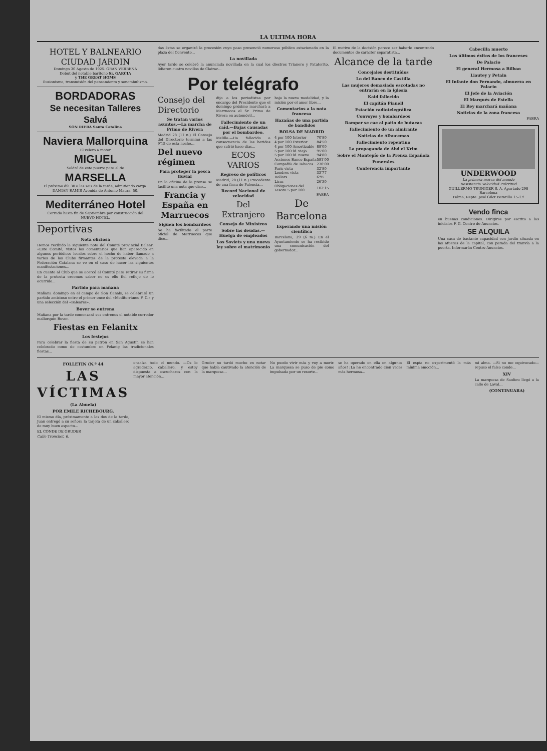LA ULTIMA HORA
HOTEL Y BALNEARIO CIUDAD JARDIN
Domingo 30 Agosto de 1925. GRAN VERBENA
Debut del notable barítono Sr. GARCIA
y THE GREAT HOMS
Ilusionismo, transmisión del pensamiento y sonambulismo.
BORDADORAS
Se necesitan Talleres Salvá
SON RIERA Santa Catalina
Naviera Mallorquina
El velero a motor
MIGUEL
Saldrá de este puerto para el de
MARSELLA
El próximo día 30 a las seis de la tarde, admitiendo carga. DAMIAN RAMIS Avenida de Antonio Maura, 50.
Mediterráneo Hotel
Cerrado hasta fin de Septiembre por construcción del
NUEVO HOTEL.
Deportivas
Nota oficiosa
Hemos recibido la siguiente nota del Comité provincial Balear: «Este Comité, vistos los comentarios que han aparecido en algunos periódicos locales sobre el hecho de haber llamado a varios de los Clubs firmantes de la protesta elevada a la Federación Catalana se ve en el caso de hacer las siguientes manifestaciones...
En cuanto al Club que se acercó al Comité para retirar su firma de la protesta creemos saber no es ello fiel reflejo de lo ocurrido...
Partido para mañana
Mañana domingo en el campo de Son Canals, se celebrará un partido amistoso entre el primer once del «Mediterráneo F. C.» y una selección del «Baleares».
Bover se entrena
Mañana por la tarde comenzará sus entrenos el notable corredor mallorquín Bover.
Fiestas en Felanitx
Los festejos
Para celebrar la fiesta de su patrón en San Agustín se han celebrado como de costumbre en Felanig las tradicionales fiestas...
das éstas se organizó la procesión cuyo paso presenció numeroso público estacionado en la plaza del Convento...
La novillada
Ayer tarde se celebró la anunciada novillada en la cual los diestros Trianero y Pataterito, lidiaron cuatro novillos de Clairac...
Por telégrafo
Consejo del Directorio
Se tratan varios asuntos.—La marcha de Primo de Rivera
Madrid 28 (11 n.) El Consejo del Directorio terminó a las 9'15 de esta noche...
Del nuevo régimen
Para proteger la pesca fluvial
En la oficina de la prensa se facilitó una nota que dice...
Francia y España en Marruecos
Siguen los bombardeos
Se ha facilitado el parte oficial de Marruecos que dice...
dijo a los periodistas por encargo del Presidente que el domingo próximo marchará a Marruecos el Sr. Primo de Rivera en automóvil...
Fallecimiento de un caíd.—Bajas causadas por el bombardeo.
Melilla.—Ha fallecido a consecuencia de las heridas que sufrió hace días...
ECOS VARIOS
Regreso de políticos
Madrid, 28 (11 n.) Procedente de una finca de Palencia...
Record Nacional de velocidad
Del Extranjero
Consejo de Ministros
Sobre las deudas.—Huelga de empleados
Los Soviets y una nueva ley sobre el matrimonio
bajo la nueva modalidad, y la misión por el amor libre...
Comentarios a la nota francesa
Hazañas de una partida de bandidos
BOLSA DE MADRID
| 4 por 100 Interior | 70'80 |
| 4 por 100 Exterior | 84'50 |
| 4 por 100 Amortizable | 88'00 |
| 5 por 100 íd. viejo | 95'00 |
| 5 por 100 íd. nuevo | 94'80 |
| Acciones Banco España | 581'00 |
| Compañía de Tabacos | 230'00 |
| París vista | 32'80 |
| Londres vista | 33'77 |
| Dollars | 6'95 |
| Liras | 26'30 |
| Obligaciones del Tesoro 5 por 100 | 102'15 |
FABRA
De Barcelona
Esperando una misión científica
Barcelona, 29 (6 m.) En el Ayuntamiento se ha recibido una comunicación del gobernador...
El motivo de la decisión parece ser haberle encontrado documentos de carácter separatista...
Alcance de la tarde
Concejales destituídos
Lo del Banco de Castilla
Las mujeres demasiado escotadas no entrarán en la iglesia
Kaid fallecido
El capitán Pianell
Estación radiotelegráfica
Convoyes y bombardeos
Ramper se cae al patio de butacas
Fallecimiento de un almirante
Noticias de Alhucemas
Fallecimiento repentino
La propaganda de Abd el Krim
Sobre el Montepío de la Prensa Española
Funerales
Conferencia importante
Cabecilla muerto
Los últimos éxitos de los franceses
De Palacio
El general Hermosa a Bilbao
Liautey y Petain
El Infante don Fernando, almuerza en Palacio
El Jefe de la Aviación
El Marqués de Estella
El Rey marchará mañana
Noticias de la zona francesa
FABRA
UNDERWOOD
La primera marca del mundo
Resistencia Velocidad Pulcritud
GUILLERMO TRUNIGER S. A. Apartado 298 Barcelona
Palma, Repte. José Gilot Baratillo 15-1.º
Vendo finca
en buenas condiciones. Dirigirse por escrito a las iniciales F. G. Centro de Anuncios.
SE ALQUILA
Una casa de bastante capacidad con jardín situada en las afueras de la capital, con parada del tranvía a la puerta. Informarán Centro Anuncios.
FOLLETIN (N.º 44
LAS VÍCTIMAS
(La Abuela)
POR EMILE RICHEBOURG.
El mismo día, próximamente a las dos de la tarde, Juan entregó a su señora la tarjeta de un caballero de muy buen aspecto...
EL CONDE DE GRUDER
Calle Tronchet, 6.
ensalza todo el mundo. —Os lo agradezco, caballero, y estoy dispuesta a escucharos con la mayor atención...
Gruder no tardó mucho en notar que había cautivado la atención de la marquesa...
No puedo vivir más y voy a morir. La marquesa se puso de pie como impulsada por un resorte...
se ha operado en ella en algunos años! ¡La he encontrado cien veces más hermosa...
El espía no experimentó la más mínima emoción...
mi alma. —Si no me equivocado—repuso el falso conde...
XIV
La marquesa de Saulieu llegó a la calle de Laval...
(CONTINUARA)